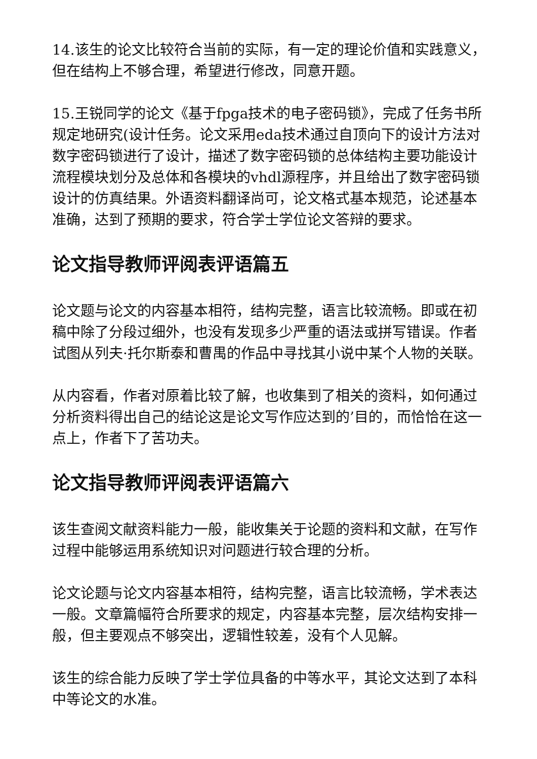14.该生的论文比较符合当前的实际，有一定的理论价值和实践意义，但在结构上不够合理，希望进行修改，同意开题。
15.王锐同学的论文《基于fpga技术的电子密码锁》，完成了任务书所规定地研究(设计任务。论文采用eda技术通过自顶向下的设计方法对数字密码锁进行了设计，描述了数字密码锁的总体结构主要功能设计流程模块划分及总体和各模块的vhdl源程序，并且给出了数字密码锁设计的仿真结果。外语资料翻译尚可，论文格式基本规范，论述基本准确，达到了预期的要求，符合学士学位论文答辩的要求。
论文指导教师评阅表评语篇五
论文题与论文的内容基本相符，结构完整，语言比较流畅。即或在初稿中除了分段过细外，也没有发现多少严重的语法或拼写错误。作者试图从列夫·托尔斯泰和曹禺的作品中寻找其小说中某个人物的关联。
从内容看，作者对原着比较了解，也收集到了相关的资料，如何通过分析资料得出自己的结论这是论文写作应达到的’目的，而恰恰在这一点上，作者下了苦功夫。
论文指导教师评阅表评语篇六
该生查阅文献资料能力一般，能收集关于论题的资料和文献，在写作过程中能够运用系统知识对问题进行较合理的分析。
论文论题与论文内容基本相符，结构完整，语言比较流畅，学术表达一般。文章篇幅符合所要求的规定，内容基本完整，层次结构安排一般，但主要观点不够突出，逻辑性较差，没有个人见解。
该生的综合能力反映了学士学位具备的中等水平，其论文达到了本科中等论文的水准。